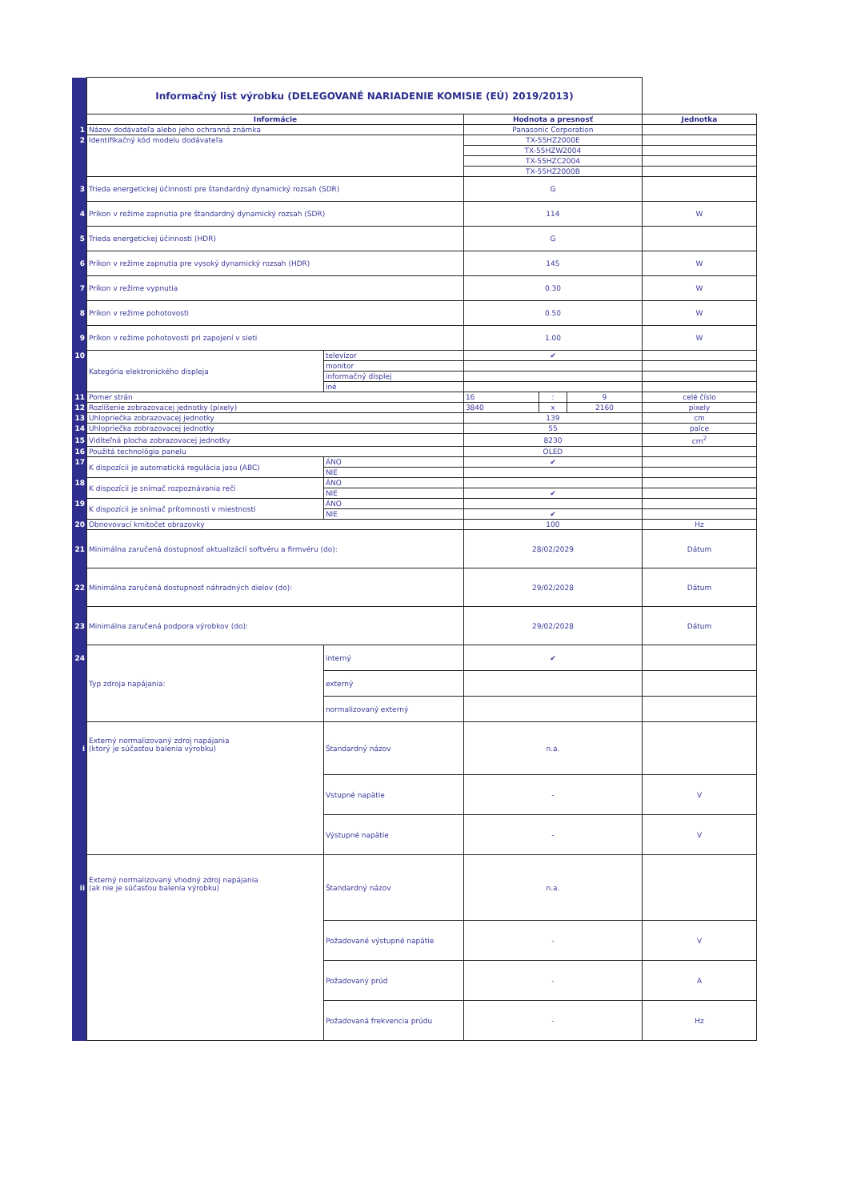| | Informačný list výrobku (DELEGOVANÉ NARIADENIE KOMISIE (EÚ) 2019/2013) | | | | | |
| | Informácie | | Hodnota a presnosť | | | Jednotka |
| 1 | Názov dodávateľa alebo jeho ochranná známka | | Panasonic Corporation | | | |
| 2 | Identifikačný kód modelu dodávateľa | | TX-55HZ2000E | | | |
| | | | TX-55HZW2004 | | | |
| | | | TX-55HZC2004 | | | |
| | | | TX-55HZ2000B | | | |
| 3 | Trieda energetickej účinnosti pre štandardný dynamický rozsah (SDR) | | G | | | |
| 4 | Príkon v režime zapnutia pre štandardný dynamický rozsah (SDR) | | 114 | | | W |
| 5 | Trieda energetickej účinnosti (HDR) | | G | | | |
| 6 | Príkon v režime zapnutia pre vysoký dynamický rozsah (HDR) | | 145 | | | W |
| 7 | Príkon v režime vypnutia | | 0.30 | | | W |
| 8 | Príkon v režime pohotovosti | | 0.50 | | | W |
| 9 | Príkon v režime pohotovosti pri zapojení v sieti | | 1.00 | | | W |
| 10 | Kategória elektronického displeja | televízor | ✔ | | | |
| | | monitor | | | | |
| | | informačný displej | | | | |
| | | iné | | | | |
| 11 | Pomer strán | | 16 | : | 9 | celé číslo |
| 12 | Rozlíšenie zobrazovacej jednotky (pixely) | | 3840 | x | 2160 | pixely |
| 13 | Uhlopriečka zobrazovacej jednotky | | 139 | | | cm |
| 14 | Uhlopriečka zobrazovacej jednotky | | 55 | | | palce |
| 15 | Viditeľná plocha zobrazovacej jednotky | | 8230 | | | cm<sup>2</sup> |
| 16 | Použitá technológia panelu | | OLED | | | |
| 17 | K dispozícii je automatická regulácia jasu (ABC) | ÁNO | ✔ | | | |
| | | NIE | | | | |
| 18 | K dispozícii je snímač rozpoznávania reči | ÁNO | | | | |
| | | NIE | ✔ | | | |
| 19 | K dispozícii je snímač prítomnosti v miestnosti | ÁNO | | | | |
| | | NIE | ✔ | | | |
| 20 | Obnovovací kmitočet obrazovky | | 100 | | | Hz |
| 21 | Minimálna zaručená dostupnosť aktualizácií softvéru a firmvéru (do): | | 28/02/2029 | | | Dátum |
| 22 | Minimálna zaručená dostupnosť náhradných dielov (do): | | 29/02/2028 | | | Dátum |
| 23 | Minimálna zaručená podpora výrobkov (do): | | 29/02/2028 | | | Dátum |
| 24 | Typ zdroja napájania: | interný | ✔ | | | |
| | | externý | | | | |
| | | normalizovaný externý | | | | |
| i | Externý normalizovaný zdroj napájania (ktorý je súčasťou balenia výrobku) | Štandardný názov | n.a. | | | |
| | | Vstupné napätie | - | | | V |
| | | Výstupné napätie | - | | | V |
| ii | Externý normalizovaný vhodný zdroj napájania (ak nie je súčasťou balenia výrobku) | Štandardný názov | n.a. | | | |
| | | Požadované výstupné napätie | - | | | V |
| | | Požadovaný prúd | - | | | A |
| | | Požadovaná frekvencia prúdu | - | | | Hz |